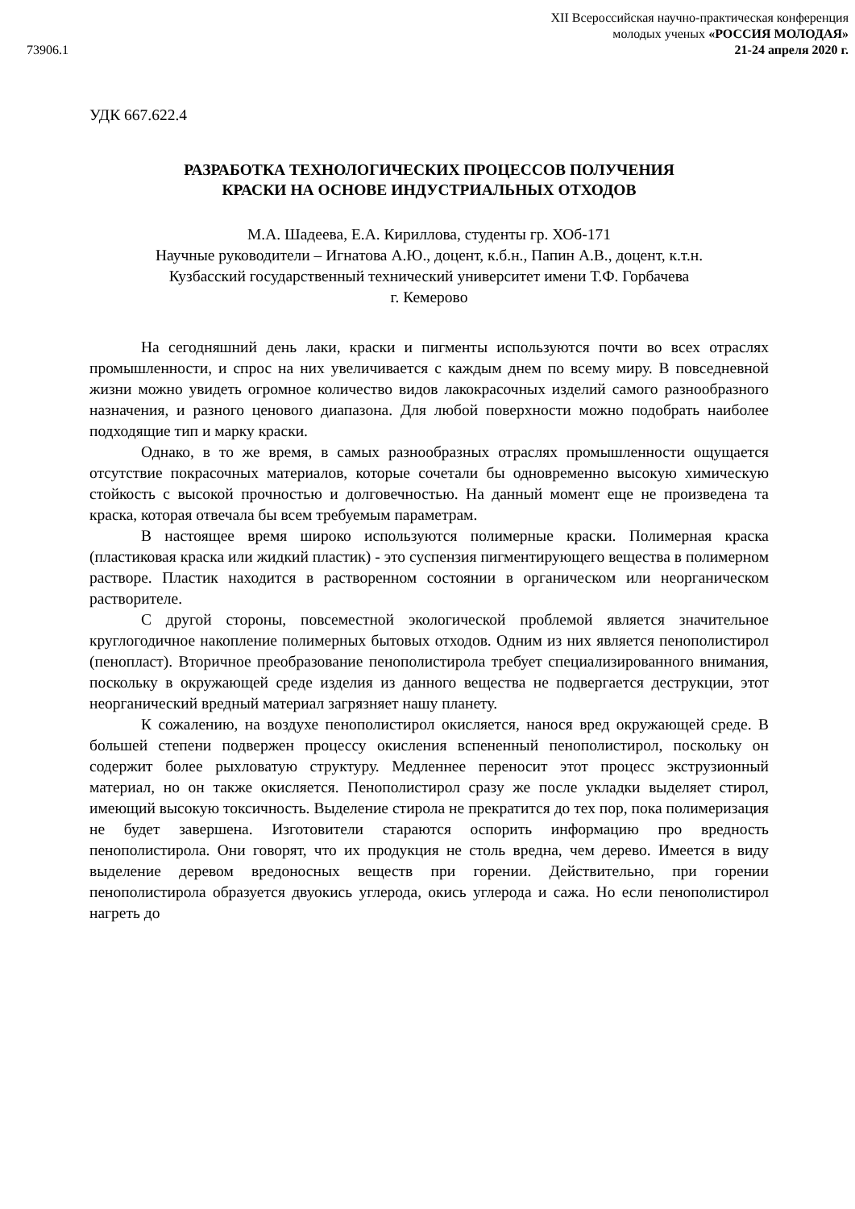73906.1
XII Всероссийская научно-практическая конференция
молодых ученых «РОССИЯ МОЛОДАЯ»
21-24 апреля 2020 г.
УДК 667.622.4
РАЗРАБОТКА ТЕХНОЛОГИЧЕСКИХ ПРОЦЕССОВ ПОЛУЧЕНИЯ
КРАСКИ НА ОСНОВЕ ИНДУСТРИАЛЬНЫХ ОТХОДОВ
М.А. Шадеева, Е.А. Кириллова, студенты гр. ХОб-171
Научные руководители – Игнатова А.Ю., доцент, к.б.н., Папин А.В., доцент, к.т.н.
Кузбасский государственный технический университет имени Т.Ф. Горбачева
г. Кемерово
На сегодняшний день лаки, краски и пигменты используются почти во всех отраслях промышленности, и спрос на них увеличивается с каждым днем по всему миру. В повседневной жизни можно увидеть огромное количество видов лакокрасочных изделий самого разнообразного назначения, и разного ценового диапазона. Для любой поверхности можно подобрать наиболее подходящие тип и марку краски.
Однако, в то же время, в самых разнообразных отраслях промышленности ощущается отсутствие покрасочных материалов, которые сочетали бы одновременно высокую химическую стойкость с высокой прочностью и долговечностью. На данный момент еще не произведена та краска, которая отвечала бы всем требуемым параметрам.
В настоящее время широко используются полимерные краски. Полимерная краска (пластиковая краска или жидкий пластик) - это суспензия пигментирующего вещества в полимерном растворе. Пластик находится в растворенном состоянии в органическом или неорганическом растворителе.
С другой стороны, повсеместной экологической проблемой является значительное круглогодичное накопление полимерных бытовых отходов. Одним из них является пенополистирол (пенопласт). Вторичное преобразование пенополистирола требует специализированного внимания, поскольку в окружающей среде изделия из данного вещества не подвергается деструкции, этот неорганический вредный материал загрязняет нашу планету.
К сожалению, на воздухе пенополистирол окисляется, нанося вред окружающей среде. В большей степени подвержен процессу окисления вспененный пенополистирол, поскольку он содержит более рыхловатую структуру. Медленнее переносит этот процесс экструзионный материал, но он также окисляется. Пенополистирол сразу же после укладки выделяет стирол, имеющий высокую токсичность. Выделение стирола не прекратится до тех пор, пока полимеризация не будет завершена. Изготовители стараются оспорить информацию про вредность пенополистирола. Они говорят, что их продукция не столь вредна, чем дерево. Имеется в виду выделение деревом вредоносных веществ при горении. Действительно, при горении пенополистирола образуется двуокись углерода, окись углерода и сажа. Но если пенополистирол нагреть до